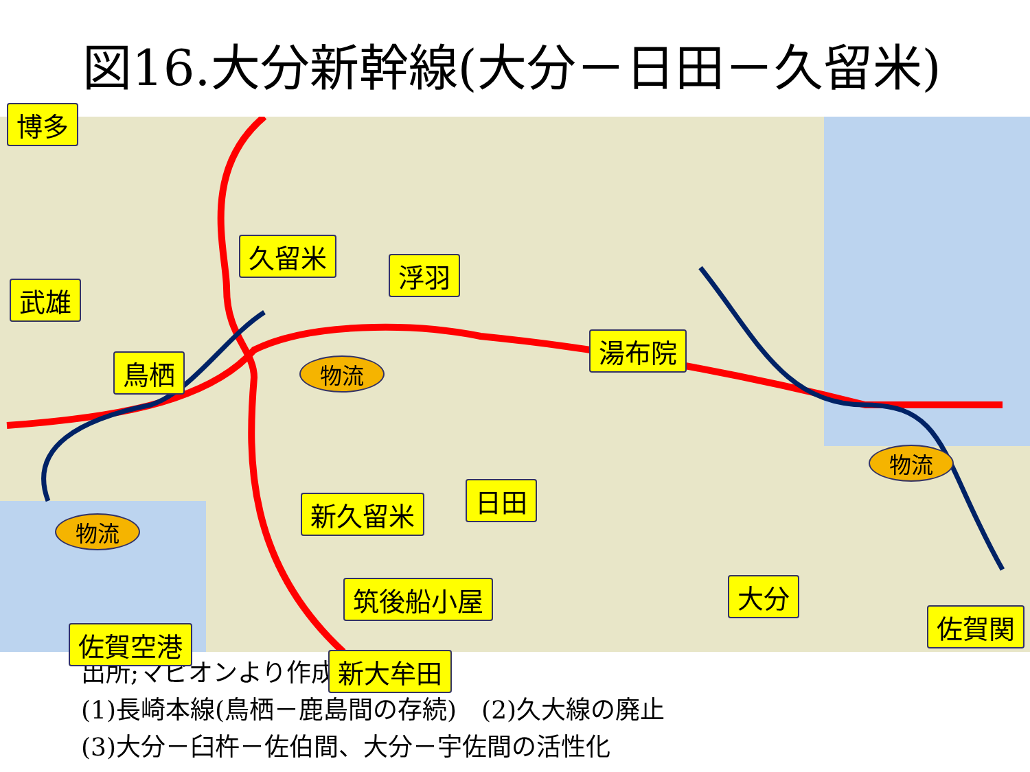図16.大分新幹線(大分－日田－久留米)
博多
武雄
鳥栖
久留米
物流
浮羽
湯布院
物流
物流
新久留米 日田
筑後船小屋 大分
佐賀空港
新大牟田
佐賀関
出所;マピオンより作成
(1)長崎本線(鳥栖－鹿島間の存続)　(2)久大線の廃止
(3)大分－臼杵－佐伯間、大分－宇佐間の活性化